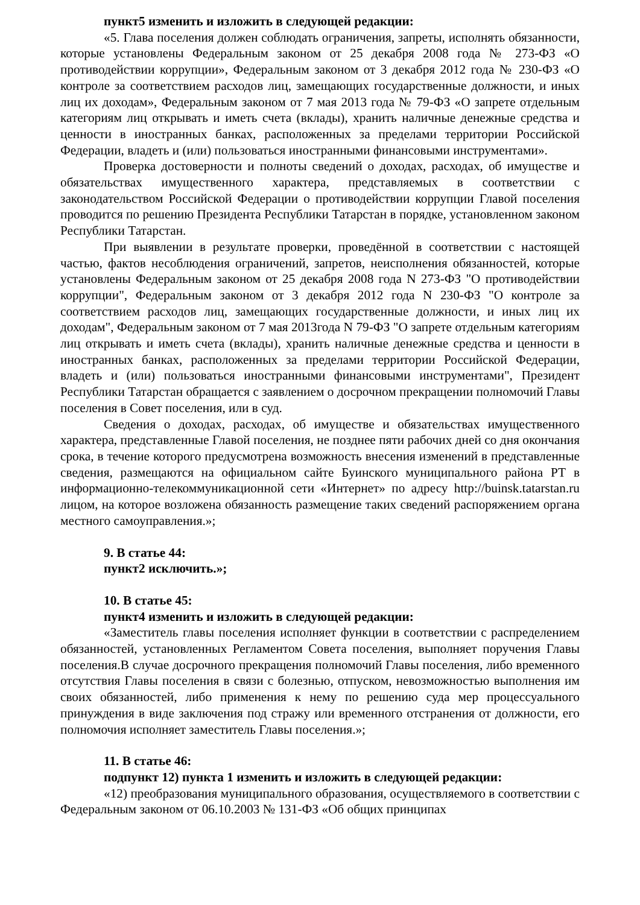пункт5 изменить и изложить в следующей редакции:
«5. Глава поселения должен соблюдать ограничения, запреты, исполнять обязанности, которые установлены Федеральным законом от 25 декабря 2008 года № 273-ФЗ «О противодействии коррупции», Федеральным законом от 3 декабря 2012 года № 230-ФЗ «О контроле за соответствием расходов лиц, замещающих государственные должности, и иных лиц их доходам», Федеральным законом от 7 мая 2013 года № 79-ФЗ «О запрете отдельным категориям лиц открывать и иметь счета (вклады), хранить наличные денежные средства и ценности в иностранных банках, расположенных за пределами территории Российской Федерации, владеть и (или) пользоваться иностранными финансовыми инструментами».
Проверка достоверности и полноты сведений о доходах, расходах, об имуществе и обязательствах имущественного характера, представляемых в соответствии с законодательством Российской Федерации о противодействии коррупции Главой поселения проводится по решению Президента Республики Татарстан в порядке, установленном законом Республики Татарстан.
При выявлении в результате проверки, проведённой в соответствии с настоящей частью, фактов несоблюдения ограничений, запретов, неисполнения обязанностей, которые установлены Федеральным законом от 25 декабря 2008 года N 273-ФЗ "О противодействии коррупции", Федеральным законом от 3 декабря 2012 года N 230-ФЗ "О контроле за соответствием расходов лиц, замещающих государственные должности, и иных лиц их доходам", Федеральным законом от 7 мая 2013года N 79-ФЗ "О запрете отдельным категориям лиц открывать и иметь счета (вклады), хранить наличные денежные средства и ценности в иностранных банках, расположенных за пределами территории Российской Федерации, владеть и (или) пользоваться иностранными финансовыми инструментами", Президент Республики Татарстан обращается с заявлением о досрочном прекращении полномочий Главы поселения в Совет поселения, или в суд.
Сведения о доходах, расходах, об имуществе и обязательствах имущественного характера, представленные Главой поселения, не позднее пяти рабочих дней со дня окончания срока, в течение которого предусмотрена возможность внесения изменений в представленные сведения, размещаются на официальном сайте Буинского муниципального района РТ в информационно-телекоммуникационной сети «Интернет» по адресу http://buinsk.tatarstan.ru лицом, на которое возложена обязанность размещение таких сведений распоряжением органа местного самоуправления.»;
9. В статье 44:
пункт2 исключить.»;
10. В статье 45:
пункт4 изменить и изложить в следующей редакции:
«Заместитель главы поселения исполняет функции в соответствии с распределением обязанностей, установленных Регламентом Совета поселения, выполняет поручения Главы поселения.В случае досрочного прекращения полномочий Главы поселения, либо временного отсутствия Главы поселения в связи с болезнью, отпуском, невозможностью выполнения им своих обязанностей, либо применения к нему по решению суда мер процессуального принуждения в виде заключения под стражу или временного отстранения от должности, его полномочия исполняет заместитель Главы поселения.»;
11. В статье 46:
подпункт 12) пункта 1 изменить и изложить в следующей редакции:
«12) преобразования муниципального образования, осуществляемого в соответствии с Федеральным законом от 06.10.2003 № 131-ФЗ «Об общих принципах